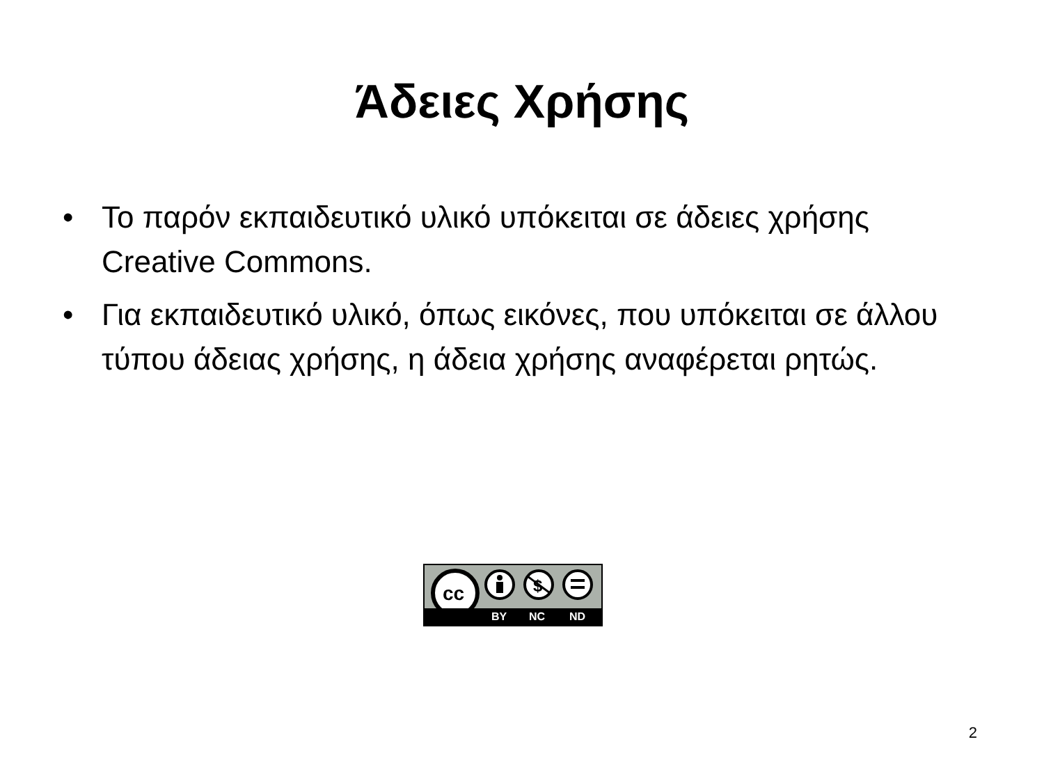Άδειες Χρήσης
• Το παρόν εκπαιδευτικό υλικό υπόκειται σε άδειες χρήσης Creative Commons.
• Για εκπαιδευτικό υλικό, όπως εικόνες, που υπόκειται σε άλλου τύπου άδειας χρήσης, η άδεια χρήσης αναφέρεται ρητώς.
cc
$
BY NC ND
2